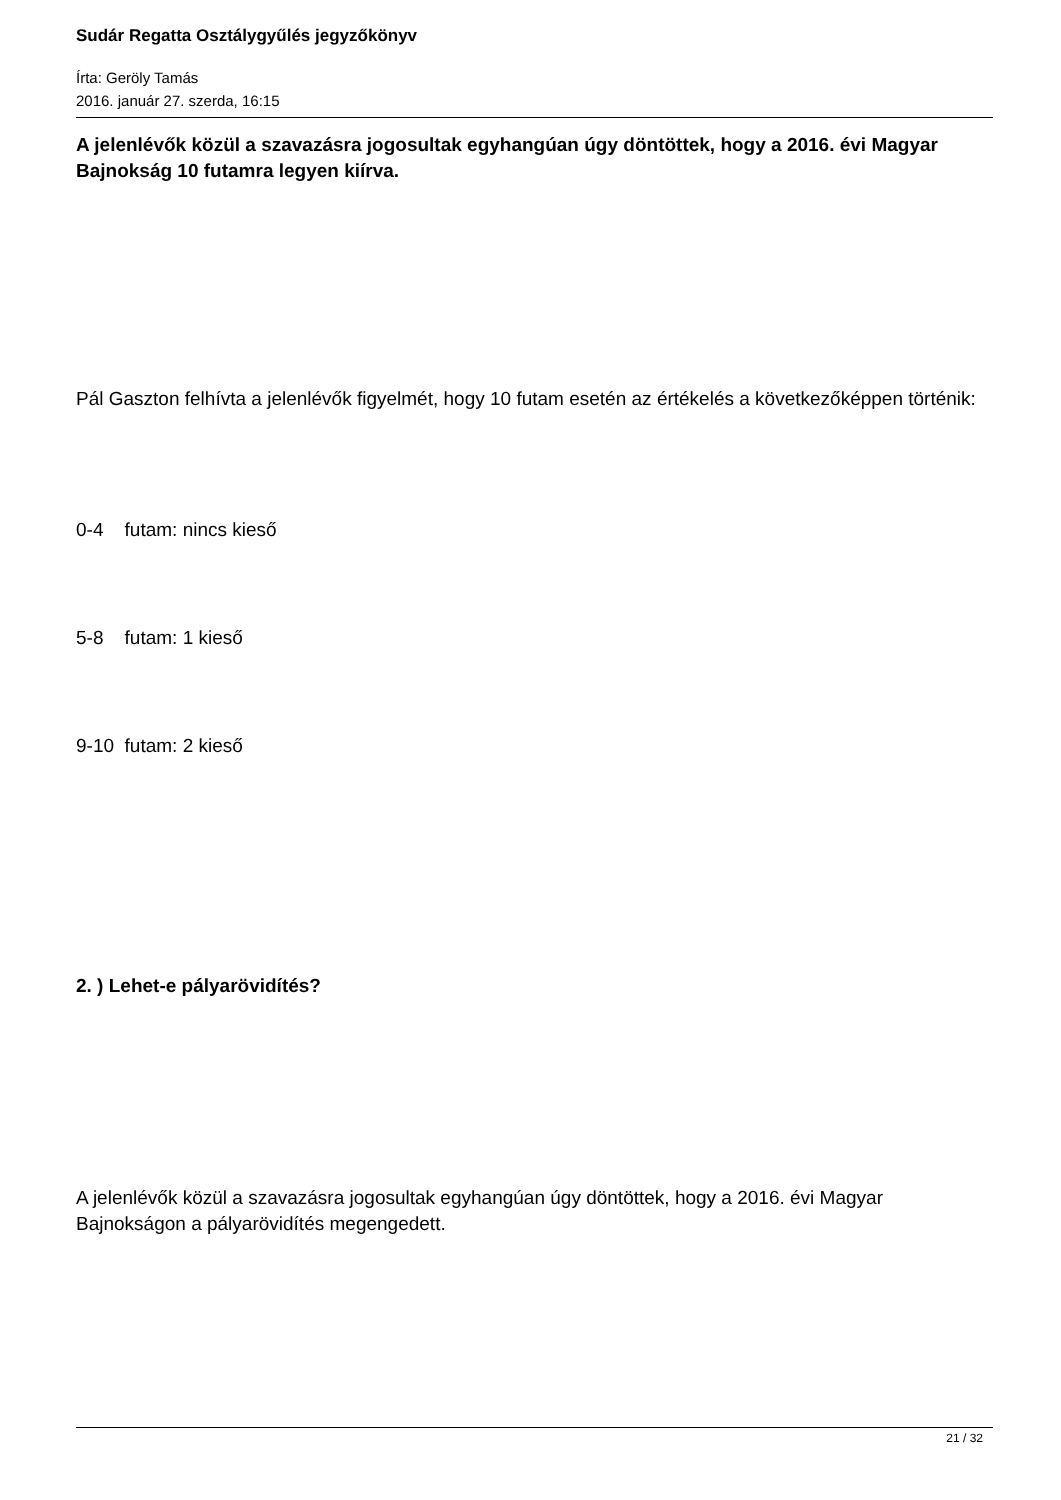Sudár Regatta Osztálygyűlés jegyzőkönyv
Írta: Geröly Tamás
2016. január 27. szerda, 16:15
A jelenlévők közül a szavazásra jogosultak egyhangúan úgy döntöttek, hogy a 2016. évi Magyar Bajnokság 10 futamra legyen kiírva.
Pál Gaszton felhívta a jelenlévők figyelmét, hogy 10 futam esetén az értékelés a következőképpen történik:
0-4 futam: nincs kieső
5-8 futam: 1 kieső
9-10 futam: 2 kieső
2. ) Lehet-e pályarövidítés?
A jelenlévők közül a szavazásra jogosultak egyhangúan úgy döntöttek, hogy a 2016. évi Magyar Bajnokságon a pályarövidítés megengedett.
21 / 32